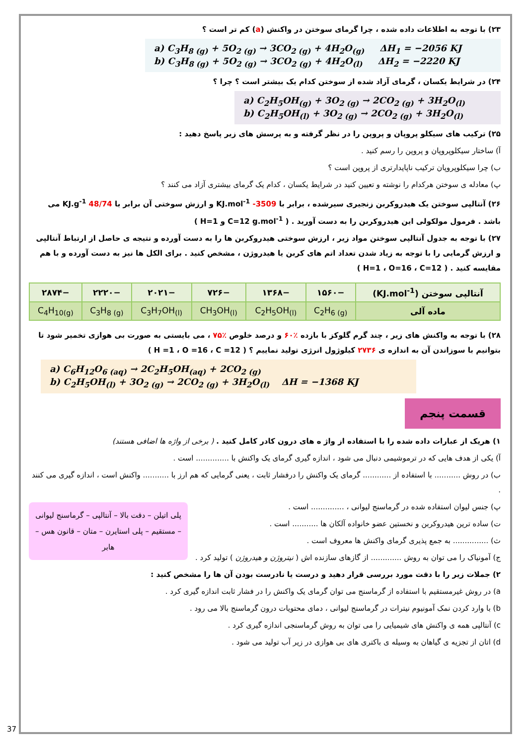۲۳) با توجه به اطلاعات داده شده ، چرا گرمای سوختن در واکنش (a) کم تر است ؟
a) C<sub>3</sub>H<sub>8 (g)</sub> + 5O<sub>2 (g)</sub> → 3CO<sub>2 (g)</sub> + 4H<sub>2</sub>O<sub>(g)</sub> ΔH<sub>1</sub> = −2056 KJ
b) C<sub>3</sub>H<sub>8 (g)</sub> + 5O<sub>2 (g)</sub> → 3CO<sub>2 (g)</sub> + 4H<sub>2</sub>O<sub>(l)</sub> ΔH<sub>2</sub> = −2220 KJ
۲۴) در شرایط یکسان ، گرمای آزاد شده از سوختن کدام یک بیشتر است ؟ چرا ؟
a) C<sub>2</sub>H<sub>5</sub>OH<sub>(g)</sub> + 3O<sub>2 (g)</sub> → 2CO<sub>2 (g)</sub> + 3H<sub>2</sub>O<sub>(l)</sub>
b) C<sub>2</sub>H<sub>5</sub>OH<sub>(l)</sub> + 3O<sub>2 (g)</sub> → 2CO<sub>2 (g)</sub> + 3H<sub>2</sub>O<sub>(l)</sub>
۲۵) ترکیب های سیکلو پروپان و پروپن را در نظر گرفته و به پرسش های زیر پاسخ دهید :
آ) ساختار سیکلوپروپان و پروپن را رسم کنید .
ب) چرا سیکلوپروپان ترکیب ناپایدارتری از پروپن است ؟
پ) معادله ی سوختن هرکدام را نوشته و تعیین کنید در شرایط یکسان ، کدام یک گرمای بیشتری آزاد می کنند ؟
۲۶) آنتالپی سوختن یک هیدروکربن زنجیری سیرشده ، برابر با KJ.mol<sup>-1</sup> -3509 و ارزش سوختی آن برابر با KJ.g<sup>-1</sup> 48/74 می باشد . فرمول مولکولی این هیدروکربن را به دست آورید . ( C=12 g.mol<sup>-1</sup> و H=1 )
۲۷) با توجه به جدول آنتالپی سوختن مواد زیر ، ارزش سوختی هیدروکربن ها را به دست آورده و نتیجه ی حاصل از ارتباط آنتالپی و ارزش گرمایی را با توجه به زیاد شدن تعداد اتم های کربن یا هیدروژن ، مشخص کنید . برای الکل ها نیز به دست آورده و با هم مقایسه کنید . ( H=1 ، O=16 ، C=12 )
| آنتالپی سوختن (KJ.mol<sup>-1</sup>) | −۱۵۶۰ | −۱۳۶۸ | −۷۲۶ | −۲۰۲۱ | −۲۲۲۰ | −۲۸۷۴ |
| ماده آلی | C<sub>2</sub>H<sub>6 (g)</sub> | C<sub>2</sub>H<sub>5</sub>OH<sub>(l)</sub> | CH<sub>3</sub>OH<sub>(l)</sub> | C<sub>3</sub>H<sub>7</sub>OH<sub>(l)</sub> | C<sub>3</sub>H<sub>8 (g)</sub> | C<sub>4</sub>H<sub>10(g)</sub> |
۲۸) با توجه به واکنش های زیر ، چند گرم گلوکز با بازده ٪۶۰ و درصد خلوص ٪۷۵ ، می بایستی به صورت بی هوازی تخمیر شود تا بتوانیم با سوزاندن آن به اندازه ی ۲۷۳۶ کیلوژول انرژی تولید نماییم ؟ ( H =1 ، O =16 ، C =12 )
a) C<sub>6</sub>H<sub>12</sub>O<sub>6 (aq)</sub> → 2C<sub>2</sub>H<sub>5</sub>OH<sub>(aq)</sub> + 2CO<sub>2 (g)</sub>
b) C<sub>2</sub>H<sub>5</sub>OH<sub>(l)</sub> + 3O<sub>2 (g)</sub> → 2CO<sub>2 (g)</sub> + 3H<sub>2</sub>O<sub>(l)</sub> ΔH = −1368 KJ
قسمت پنجم
۱) هریک از عبارات داده شده را با استفاده از واژ ه های درون کادر کامل کنید . ( برخی از واژه ها اضافی هستند)
آ) یکی از هدف هایی که در ترموشیمی دنبال می شود ، اندازه گیری گرمای یک واکنش با .............. است .
ب) در روش ........... با استفاده از ............ گرمای یک واکنش را درفشار ثابت ، یعنی گرمایی که هم ارز با ........... واکنش است ، اندازه گیری می کنند .
پلی اتیلن – دقت بالا – آنتالپی – گرماسنج لیوانی – مستقیم – پلی استایرن – متان – قانون هس – هابر
پ) جنس لیوان استفاده شده در گرماسنج لیوانی ، .............. است .
ت) ساده ترین هیدروکربن و نخستین عضو خانواده آلکان ها ........... است .
ث) ............... به جمع پذیری گرمای واکنش ها معروف است .
ج) آمونیاک را می توان به روش ............. از گازهای سازنده اش ( نیتروژن و هیدروژن ) تولید کرد .
۲) جملات زیر را با دقت مورد بررسی قرار دهید و درست یا نادرست بودن آن ها را مشخص کنید :
a) در روش غیرمستقیم با استفاده از گرماسنج می توان گرمای یک واکنش را در فشار ثابت اندازه گیری کرد .
b) با وارد کردن نمک آمونیوم نیترات در گرماسنج لیوانی ، دمای محتویات درون گرماسنج بالا می رود .
c) آنتالپی همه ی واکنش های شیمیایی را می توان به روش گرماسنجی اندازه گیری کرد .
d) اتان از تجزیه ی گیاهان به وسیله ی باکتری های بی هوازی در زیر آب تولید می شود .
37